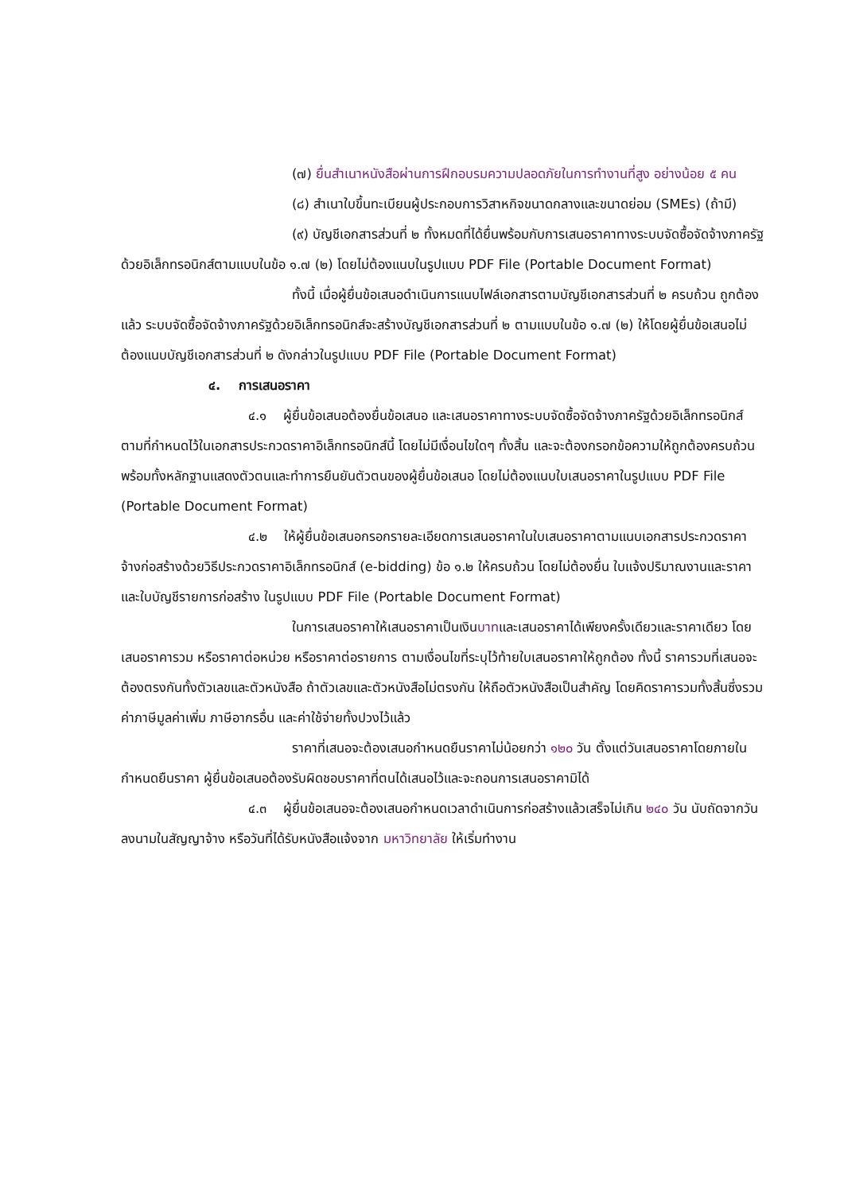(๗) ยื่นสำเนาหนังสือผ่านการฝึกอบรมความปลอดภัยในการทำงานที่สูง อย่างน้อย ๕ คน
(๘) สำเนาใบขึ้นทะเบียนผู้ประกอบการวิสาหกิจขนาดกลางและขนาดย่อม (SMEs) (ถ้ามี)
(๙) บัญชีเอกสารส่วนที่ ๒ ทั้งหมดที่ได้ยื่นพร้อมกับการเสนอราคาทางระบบจัดซื้อจัดจ้างภาครัฐด้วยอิเล็กทรอนิกส์ตามแบบในข้อ ๑.๗ (๒) โดยไม่ต้องแนบในรูปแบบ PDF File (Portable Document Format)
ทั้งนี้ เมื่อผู้ยื่นข้อเสนอดำเนินการแนบไฟล์เอกสารตามบัญชีเอกสารส่วนที่ ๒ ครบถ้วน ถูกต้องแล้ว ระบบจัดซื้อจัดจ้างภาครัฐด้วยอิเล็กทรอนิกส์จะสร้างบัญชีเอกสารส่วนที่ ๒ ตามแบบในข้อ ๑.๗ (๒) ให้โดยผู้ยื่นข้อเสนอไม่ต้องแนบบัญชีเอกสารส่วนที่ ๒ ดังกล่าวในรูปแบบ PDF File (Portable Document Format)
๔. การเสนอราคา
๔.๑ ผู้ยื่นข้อเสนอต้องยื่นข้อเสนอ และเสนอราคาทางระบบจัดซื้อจัดจ้างภาครัฐด้วยอิเล็กทรอนิกส์ตามที่กำหนดไว้ในเอกสารประกวดราคาอิเล็กทรอนิกส์นี้ โดยไม่มีเงื่อนไขใดๆ ทั้งสิ้น และจะต้องกรอกข้อความให้ถูกต้องครบถ้วน พร้อมทั้งหลักฐานแสดงตัวตนและทำการยืนยันตัวตนของผู้ยื่นข้อเสนอ โดยไม่ต้องแนบใบเสนอราคาในรูปแบบ PDF File (Portable Document Format)
๔.๒ ให้ผู้ยื่นข้อเสนอกรอกรายละเอียดการเสนอราคาในใบเสนอราคาตามแนบเอกสารประกวดราคาจ้างก่อสร้างด้วยวิธีประกวดราคาอิเล็กทรอนิกส์ (e-bidding) ข้อ ๑.๒ ให้ครบถ้วน โดยไม่ต้องยื่น ใบแจ้งปริมาณงานและราคาและใบบัญชีรายการก่อสร้าง ในรูปแบบ PDF File (Portable Document Format)
ในการเสนอราคาให้เสนอราคาเป็นเงินบาทและเสนอราคาได้เพียงครั้งเดียวและราคาเดียว โดยเสนอราคารวม หรือราคาต่อหน่วย หรือราคาต่อรายการ ตามเงื่อนไขที่ระบุไว้ท้ายใบเสนอราคาให้ถูกต้อง ทั้งนี้ ราคารวมที่เสนอจะต้องตรงกันทั้งตัวเลขและตัวหนังสือ ถ้าตัวเลขและตัวหนังสือไม่ตรงกัน ให้ถือตัวหนังสือเป็นสำคัญ โดยคิดราคารวมทั้งสิ้นซึ่งรวมค่าภาษีมูลค่าเพิ่ม ภาษีอากรอื่น และค่าใช้จ่ายทั้งปวงไว้แล้ว
ราคาที่เสนอจะต้องเสนอกำหนดยืนราคาไม่น้อยกว่า ๑๒๐ วัน ตั้งแต่วันเสนอราคาโดยภายในกำหนดยืนราคา ผู้ยื่นข้อเสนอต้องรับผิดชอบราคาที่ตนได้เสนอไว้และจะถอนการเสนอราคามิได้
๔.๓ ผู้ยื่นข้อเสนอจะต้องเสนอกำหนดเวลาดำเนินการก่อสร้างแล้วเสร็จไม่เกิน ๒๔๐ วัน นับถัดจากวันลงนามในสัญญาจ้าง หรือวันที่ได้รับหนังสือแจ้งจาก มหาวิทยาลัย ให้เริ่มทำงาน